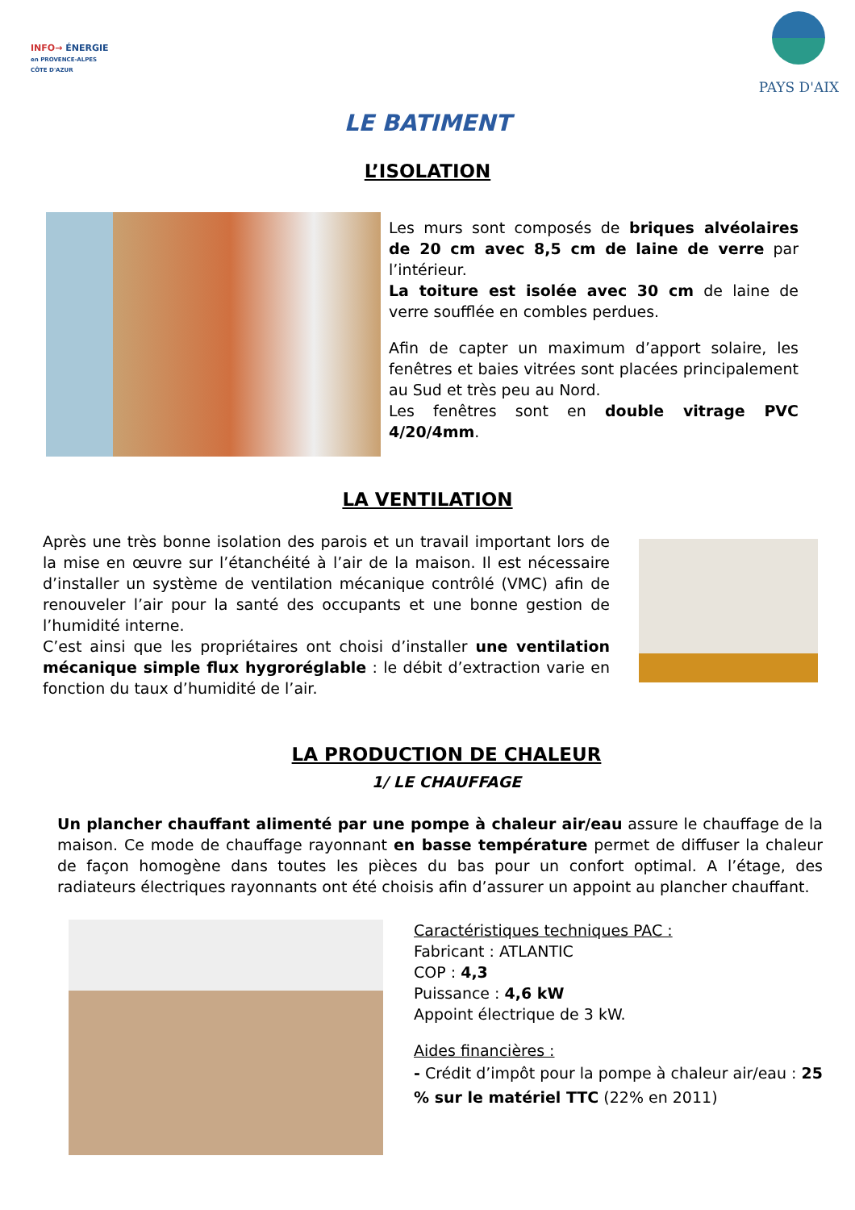INFO→ ÉNERGIE
en PROVENCE-ALPES
CÔTE D'AZUR
PAYS D'AIX
LE BATIMENT
L’ISOLATION
Les murs sont composés de briques alvéolaires de 20 cm avec 8,5 cm de laine de verre par l’intérieur.
La toiture est isolée avec 30 cm de laine de verre soufflée en combles perdues.
Afin de capter un maximum d’apport solaire, les fenêtres et baies vitrées sont placées principalement au Sud et très peu au Nord.
Les fenêtres sont en double vitrage PVC 4/20/4mm.
LA VENTILATION
Après une très bonne isolation des parois et un travail important lors de la mise en œuvre sur l’étanchéité à l’air de la maison. Il est nécessaire d’installer un système de ventilation mécanique contrôlé (VMC) afin de renouveler l’air pour la santé des occupants et une bonne gestion de l’humidité interne.
C’est ainsi que les propriétaires ont choisi d’installer une ventilation mécanique simple flux hygroréglable : le débit d’extraction varie en fonction du taux d’humidité de l’air.
LA PRODUCTION DE CHALEUR
1/ LE CHAUFFAGE
Un plancher chauffant alimenté par une pompe à chaleur air/eau assure le chauffage de la maison. Ce mode de chauffage rayonnant en basse température permet de diffuser la chaleur de façon homogène dans toutes les pièces du bas pour un confort optimal. A l’étage, des radiateurs électriques rayonnants ont été choisis afin d’assurer un appoint au plancher chauffant.
Caractéristiques techniques PAC :
Fabricant : ATLANTIC
COP : 4,3
Puissance : 4,6 kW
Appoint électrique de 3 kW.
Aides financières :
- Crédit d’impôt pour la pompe à chaleur air/eau : 25 % sur le matériel TTC (22% en 2011)